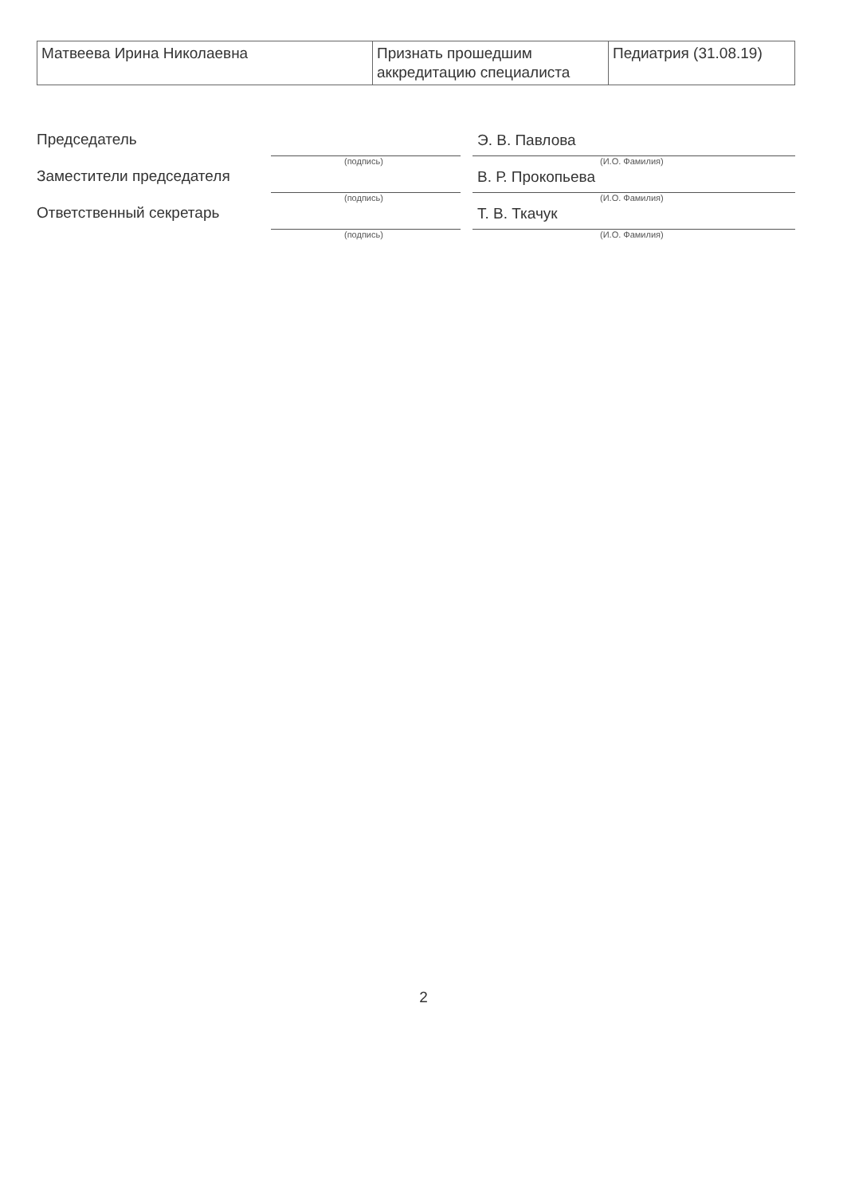| Матвеева Ирина Николаевна | Признать прошедшим аккредитацию специалиста | Педиатрия (31.08.19) |
Председатель
(подпись)
Э. В. Павлова
(И.О. Фамилия)
Заместители председателя
(подпись)
В. Р. Прокопьева
(И.О. Фамилия)
Ответственный секретарь
(подпись)
Т. В. Ткачук
(И.О. Фамилия)
2